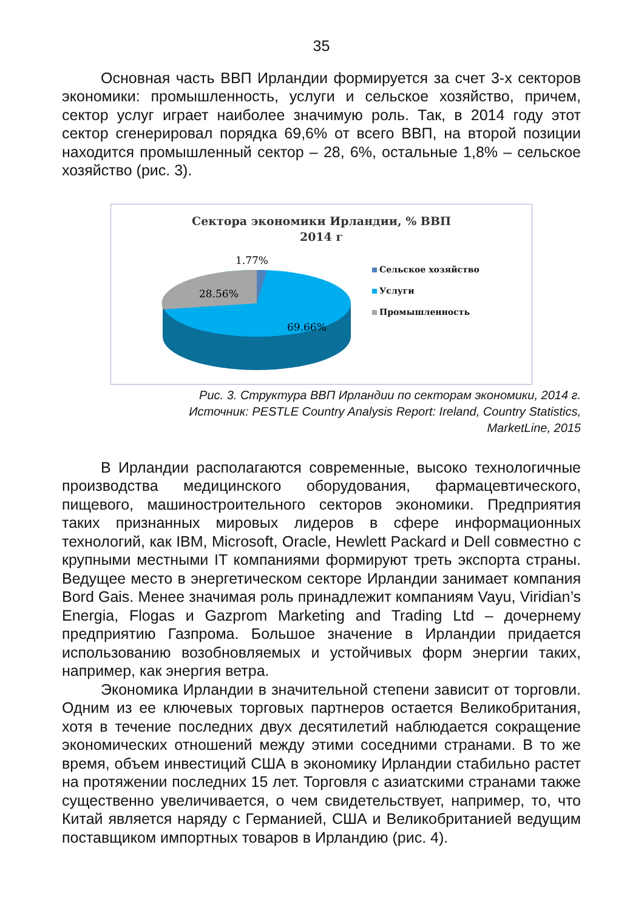35
Основная часть ВВП Ирландии формируется за счет 3-х секторов экономики: промышленность, услуги и сельское хозяйство, причем, сектор услуг играет наиболее значимую роль. Так, в 2014 году этот сектор сгенерировал порядка 69,6% от всего ВВП, на второй позиции находится промышленный сектор – 28, 6%, остальные 1,8% – сельское хозяйство (рис. 3).
Сектора экономики Ирландии, % ВВП
2014 г
1.77%
28.56%
69.66%
Сельское хозяйство
Услуги
Промышленность
Рис. 3. Структура ВВП Ирландии по секторам экономики, 2014 г.
Источник: PESTLE Country Analysis Report: Ireland, Country Statistics,
MarketLine, 2015
В Ирландии располагаются современные, высоко технологичные производства медицинского оборудования, фармацевтического, пищевого, машиностроительного секторов экономики. Предприятия таких признанных мировых лидеров в сфере информационных технологий, как IBM, Microsoft, Oracle, Hewlett Packard и Dell совместно с крупными местными IT компаниями формируют треть экспорта страны. Ведущее место в энергетическом секторе Ирландии занимает компания Bord Gais. Менее значимая роль принадлежит компаниям Vayu, Viridian’s Energia, Flogas и Gazprom Marketing and Trading Ltd – дочернему предприятию Газпрома. Большое значение в Ирландии придается использованию возобновляемых и устойчивых форм энергии таких, например, как энергия ветра.
Экономика Ирландии в значительной степени зависит от торговли. Одним из ее ключевых торговых партнеров остается Великобритания, хотя в течение последних двух десятилетий наблюдается сокращение экономических отношений между этими соседними странами. В то же время, объем инвестиций США в экономику Ирландии стабильно растет на протяжении последних 15 лет. Торговля с азиатскими странами также существенно увеличивается, о чем свидетельствует, например, то, что Китай является наряду с Германией, США и Великобританией ведущим поставщиком импортных товаров в Ирландию (рис. 4).